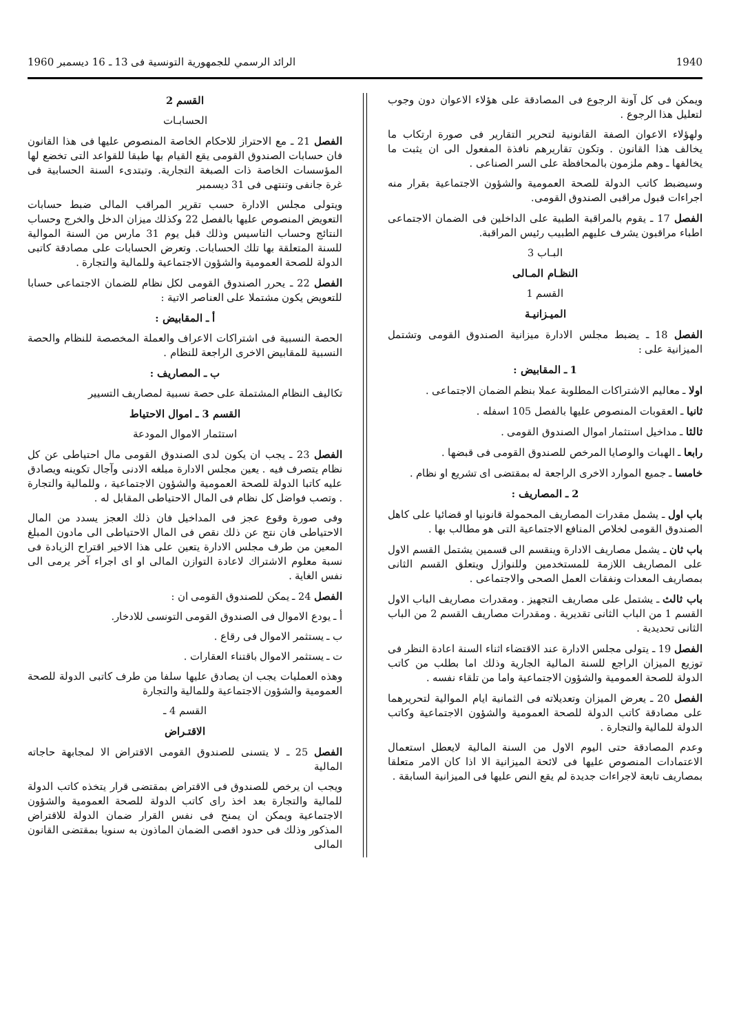1940 الرائد الرسمي للجمهورية التونسية فى 13 ـ 16 ديسمبر 1960
ويمكن فى كل آونة الرجوع فى المصادقة على هؤلاء الاعوان دون وجوب لتعليل هذا الرجوع .
ولهؤلاء الاعوان الصفة القانونية لتحرير التقارير فى صورة ارتكاب ما يخالف هذا القانون . وتكون تقاريرهم نافذة المفعول الى ان يثبت ما يخالفها ـ وهم ملزمون بالمحافظة على السر الصناعى .
وسيضبط كاتب الدولة للصحة العمومية والشؤون الاجتماعية بقرار منه اجراءات قبول مراقبى الصندوق القومى.
الفصل 17 ـ يقوم بالمراقبة الطبية على الداخلين فى الضمان الاجتماعى اطباء مراقبون يشرف عليهم الطبيب رئيس المراقبة.
البـاب 3
النظـام المـالى
القسم 1
الميـزانيـة
الفصل 18 ـ يضبط مجلس الادارة ميزانية الصندوق القومى وتشتمل الميزانية على :
1 ـ المقابيض :
اولا ـ معاليم الاشتراكات المطلوبة عملا بنظم الضمان الاجتماعى .
ثانيا ـ العقوبات المنصوص عليها بالفصل 105 اسفله .
ثالثا ـ مداخيل استثمار اموال الصندوق القومى .
رابعا ـ الهبات والوصايا المرخص للصندوق القومى فى قبضها .
خامسا ـ جميع الموارد الاخرى الراجعة له بمقتضى اى تشريع او نظام .
2 ـ المصاريف :
باب اول ـ يشمل مقدرات المصاريف المحمولة قانونيا او قضائيا على كاهل الصندوق القومى لخلاص المنافع الاجتماعية التى هو مطالب بها .
باب ثان ـ يشمل مصاريف الادارة وينقسم الى قسمين يشتمل القسم الاول على المصاريف اللازمة للمستخدمين وللنوازل ويتعلق القسم الثانى بمصاريف المعدات ونفقات العمل الصحى والاجتماعى .
باب ثالث ـ يشتمل على مصاريف التجهيز . ومقدرات مصاريف الباب الاول القسم 1 من الباب الثانى تقديرية . ومقدرات مصاريف القسم 2 من الباب الثانى تحديدية .
الفصل 19 ـ يتولى مجلس الادارة عند الاقتضاء اثناء السنة اعادة النظر فى توزيع الميزان الراجع للسنة المالية الجارية وذلك اما بطلب من كاتب الدولة للصحة العمومية والشؤون الاجتماعية واما من تلقاء نفسه .
الفصل 20 ـ يعرض الميزان وتعديلاته فى الثمانية ايام الموالية لتحريرهما على مصادقة كاتب الدولة للصحة العمومية والشؤون الاجتماعية وكاتب الدولة للمالية والتجارة .
وعدم المصادقة حتى اليوم الاول من السنة المالية لايعطل استعمال الاعتمادات المنصوص عليها فى لائحة الميزانية الا اذا كان الامر متعلقا بمصاريف تابعة لاجراءات جديدة لم يقع النص عليها فى الميزانية السابقة .
القسم 2
الحسابـات
الفصل 21 ـ مع الاحتراز للاحكام الخاصة المنصوص عليها فى هذا القانون فان حسابات الصندوق القومى يقع القيام بها طبقا للقواعد التى تخضع لها المؤسسات الخاصة ذات الصبغة التجارية. وتبتدىء السنة الحسابية فى غرة جانفى وتنتهى فى 31 ديسمبر
ويتولى مجلس الادارة حسب تقرير المراقب المالى ضبط حسابات التعويض المنصوص عليها بالفصل 22 وكذلك ميزان الدخل والخرج وحساب النتائج وحساب التاسيس وذلك قبل يوم 31 مارس من السنة الموالية للسنة المتعلقة بها تلك الحسابات. وتعرض الحسابات على مصادقة كاتبى الدولة للصحة العمومية والشؤون الاجتماعية وللمالية والتجارة .
الفصل 22 ـ يحرر الصندوق القومى لكل نظام للضمان الاجتماعى حسابا للتعويض يكون مشتملا على العناصر الاتية :
أ ـ المقابيض :
الحصة النسبية فى اشتراكات الاعراف والعملة المخصصة للنظام والحصة النسبية للمقابيض الاخرى الراجعة للنظام .
ب ـ المصاريف :
تكاليف النظام المشتملة على حصة نسبية لمصاريف التسيير
القسم 3 ـ اموال الاحتياط
استثمار الاموال المودعة
الفصل 23 ـ يجب ان يكون لدى الصندوق القومى مال احتياطى عن كل نظام يتصرف فيه . يعين مجلس الادارة مبلغه الادنى وآجال تكوينه ويصادق عليه كاتبا الدولة للصحة العمومية والشؤون الاجتماعية ، وللمالية والتجارة . وتصب فواضل كل نظام فى المال الاحتياطى المقابل له .
وفى صورة وقوع عجز فى المداخيل فان ذلك العجز يسدد من المال الاحتياطى فان نتج عن ذلك نقص فى المال الاحتياطى الى مادون المبلغ المعين من طرف مجلس الادارة يتعين على هذا الاخير اقتراح الزيادة فى نسبة معلوم الاشتراك لاعادة التوازن المالى او اى اجراء آخر يرمى الى نفس الغاية .
الفصل 24 ـ يمكن للصندوق القومى ان :
أ ـ يودع الاموال فى الصندوق القومى التونسى للادخار.
ب ـ يستثمر الاموال فى رقاع .
ت ـ يستثمر الاموال باقتناء العقارات .
وهذه العمليات يجب ان يصادق عليها سلفا من طرف كاتبى الدولة للصحة العمومية والشؤون الاجتماعية وللمالية والتجارة
القسم 4 ـ
الاقتـراض
الفصل 25 ـ لا يتسنى للصندوق القومى الاقتراض الا لمجابهة حاجاته المالية
ويجب ان يرخص للصندوق فى الاقتراض بمقتضى قرار يتخذه كاتب الدولة للمالية والتجارة بعد اخذ راى كاتب الدولة للصحة العمومية والشؤون الاجتماعية ويمكن ان يمنح فى نفس القرار ضمان الدولة للاقتراض المذكور وذلك فى حدود اقصى الضمان الماذون به سنويا بمقتضى القانون المالى